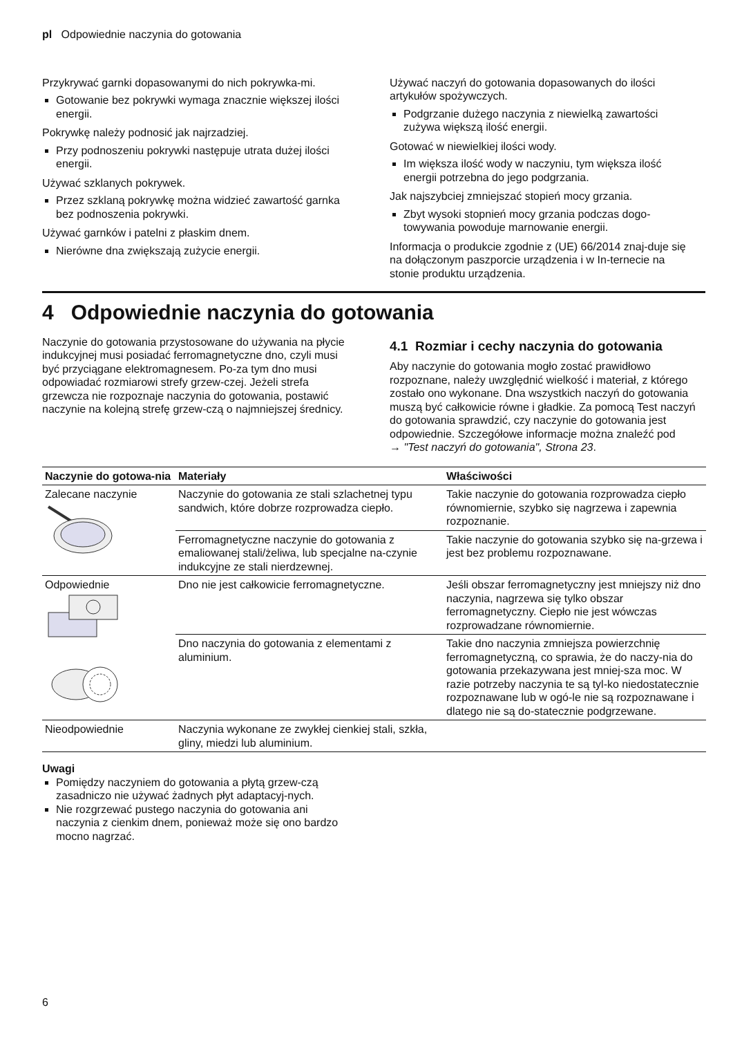pl Odpowiednie naczynia do gotowania
Przykrywać garnki dopasowanymi do nich pokrywka-mi.
Gotowanie bez pokrywki wymaga znacznie większej ilości energii.
Pokrywkę należy podnosić jak najrzadziej.
Przy podnoszeniu pokrywki następuje utrata dużej ilości energii.
Używać szklanych pokrywek.
Przez szklaną pokrywkę można widzieć zawartość garnka bez podnoszenia pokrywki.
Używać garnków i patelni z płaskim dnem.
Nierówne dna zwiększają zużycie energii.
Używać naczyń do gotowania dopasowanych do ilości artykułów spożywczych.
Podgrzanie dużego naczynia z niewielką zawartości zużywa większą ilość energii.
Gotować w niewielkiej ilości wody.
Im większa ilość wody w naczyniu, tym większa ilość energii potrzebna do jego podgrzania.
Jak najszybciej zmniejszać stopień mocy grzania.
Zbyt wysoki stopnień mocy grzania podczas dogo-towywania powoduje marnowanie energii.
Informacja o produkcie zgodnie z (UE) 66/2014 znaj-duje się na dołączonym paszporcie urządzenia i w In-ternecie na stonie produktu urządzenia.
4 Odpowiednie naczynia do gotowania
Naczynie do gotowania przystosowane do używania na płycie indukcyjnej musi posiadać ferromagnetyczne dno, czyli musi być przyciągane elektromagnesem. Po-za tym dno musi odpowiadać rozmiarowi strefy grzew-czej. Jeżeli strefa grzewcza nie rozpoznaje naczynia do gotowania, postawić naczynie na kolejną strefę grzew-czą o najmniejszej średnicy.
4.1 Rozmiar i cechy naczynia do gotowania
Aby naczynie do gotowania mogło zostać prawidłowo rozpoznane, należy uwzględnić wielkość i materiał, z którego zostało ono wykonane. Dna wszystkich naczyń do gotowania muszą być całkowicie równe i gładkie. Za pomocą Test naczyń do gotowania sprawdzić, czy naczynie do gotowania jest odpowiednie. Szczegółowe informacje można znaleźć pod
→ "Test naczyń do gotowania", Strona 23.
| Naczynie do gotowa-nia | Materiały | Właściwości |
| --- | --- | --- |
| Zalecane naczynie | Naczynie do gotowania ze stali szlachetnej typu sandwich, które dobrze rozprowadza ciepło. | Takie naczynie do gotowania rozprowadza ciepło równomiernie, szybko się nagrzewa i zapewnia rozpoznanie. |
| | Ferromagnetyczne naczynie do gotowania z emaliowanej stali/żeliwa, lub specjalne na-czynie indukcyjne ze stali nierdzewnej. | Takie naczynie do gotowania szybko się na-grzewa i jest bez problemu rozpoznawane. |
| Odpowiednie | Dno nie jest całkowicie ferromagnetyczne. | Jeśli obszar ferromagnetyczny jest mniejszy niż dno naczynia, nagrzewa się tylko obszar ferromagnetyczny. Ciepło nie jest wówczas rozprowadzane równomiernie. |
| | Dno naczynia do gotowania z elementami z aluminium. | Takie dno naczynia zmniejsza powierzchnię ferromagnetyczną, co sprawia, że do naczy-nia do gotowania przekazywana jest mniej-sza moc. W razie potrzeby naczynia te są tyl-ko niedostatecznie rozpoznawane lub w ogó-le nie są rozpoznawane i dlatego nie są do-statecznie podgrzewane. |
| Nieodpowiednie | Naczynia wykonane ze zwykłej cienkiej stali, szkła, gliny, miedzi lub aluminium. | |
Uwagi
Pomiędzy naczyniem do gotowania a płytą grzew-czą zasadniczo nie używać żadnych płyt adaptacyj-nych.
Nie rozgrzewać pustego naczynia do gotowania ani naczynia z cienkim dnem, ponieważ może się ono bardzo mocno nagrzać.
6